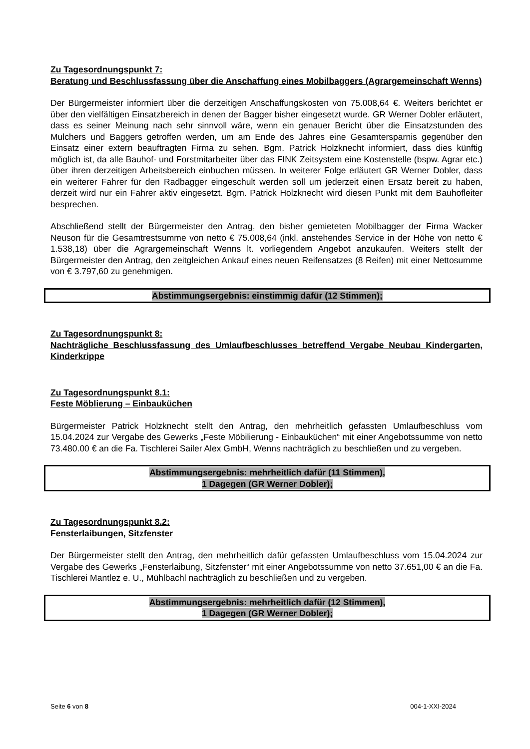Zu Tagesordnungspunkt 7:
Beratung und Beschlussfassung über die Anschaffung eines Mobilbaggers (Agrargemeinschaft Wenns)
Der Bürgermeister informiert über die derzeitigen Anschaffungskosten von 75.008,64 €. Weiters berichtet er über den vielfältigen Einsatzbereich in denen der Bagger bisher eingesetzt wurde. GR Werner Dobler erläutert, dass es seiner Meinung nach sehr sinnvoll wäre, wenn ein genauer Bericht über die Einsatzstunden des Mulchers und Baggers getroffen werden, um am Ende des Jahres eine Gesamtersparnis gegenüber den Einsatz einer extern beauftragten Firma zu sehen. Bgm. Patrick Holzknecht informiert, dass dies künftig möglich ist, da alle Bauhof- und Forstmitarbeiter über das FINK Zeitsystem eine Kostenstelle (bspw. Agrar etc.) über ihren derzeitigen Arbeitsbereich einbuchen müssen. In weiterer Folge erläutert GR Werner Dobler, dass ein weiterer Fahrer für den Radbagger eingeschult werden soll um jederzeit einen Ersatz bereit zu haben, derzeit wird nur ein Fahrer aktiv eingesetzt. Bgm. Patrick Holzknecht wird diesen Punkt mit dem Bauhofleiter besprechen.
Abschließend stellt der Bürgermeister den Antrag, den bisher gemieteten Mobilbagger der Firma Wacker Neuson für die Gesamtrestsumme von netto € 75.008,64 (inkl. anstehendes Service in der Höhe von netto € 1.538,18) über die Agrargemeinschaft Wenns lt. vorliegendem Angebot anzukaufen. Weiters stellt der Bürgermeister den Antrag, den zeitgleichen Ankauf eines neuen Reifensatzes (8 Reifen) mit einer Nettosumme von € 3.797,60 zu genehmigen.
Abstimmungsergebnis: einstimmig dafür (12 Stimmen);
Zu Tagesordnungspunkt 8:
Nachträgliche Beschlussfassung des Umlaufbeschlusses betreffend Vergabe Neubau Kindergarten, Kinderkrippe
Zu Tagesordnungspunkt 8.1:
Feste Möblierung – Einbauküchen
Bürgermeister Patrick Holzknecht stellt den Antrag, den mehrheitlich gefassten Umlaufbeschluss vom 15.04.2024 zur Vergabe des Gewerks „Feste Möbilierung - Einbauküchen“ mit einer Angebotssumme von netto 73.480.00 € an die Fa. Tischlerei Sailer Alex GmbH, Wenns nachträglich zu beschließen und zu vergeben.
Abstimmungsergebnis: mehrheitlich dafür (11 Stimmen),
1 Dagegen (GR Werner Dobler);
Zu Tagesordnungspunkt 8.2:
Fensterlaibungen, Sitzfenster
Der Bürgermeister stellt den Antrag, den mehrheitlich dafür gefassten Umlaufbeschluss vom 15.04.2024 zur Vergabe des Gewerks „Fensterlaibung, Sitzfenster“ mit einer Angebotssumme von netto 37.651,00 € an die Fa. Tischlerei Mantlez e. U., Mühlbachl nachträglich zu beschließen und zu vergeben.
Abstimmungsergebnis: mehrheitlich dafür (12 Stimmen),
1 Dagegen (GR Werner Dobler);
Seite 6 von 8 004-1-XXI-2024